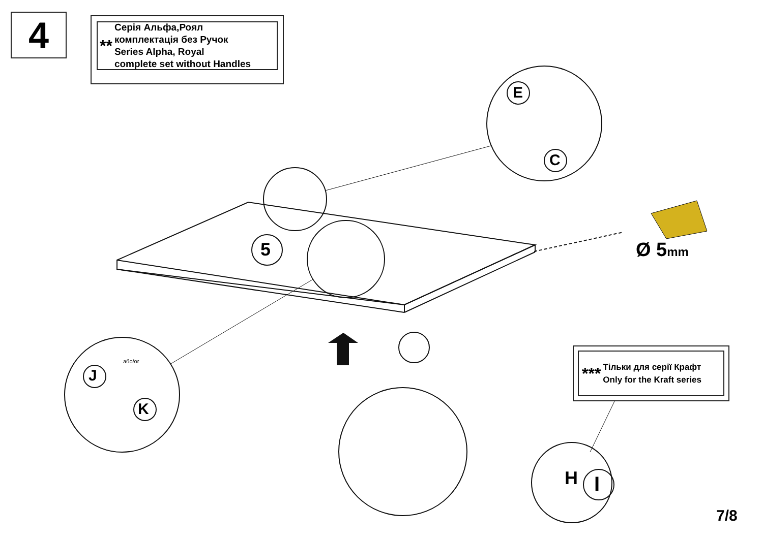4
**
Серія Альфа,Роял
комплектація без Ручок
Series Alpha, Royal
complete set without Handles
5
E
C
J
K
I
або/or
Ø 5mm
***
Тільки для серії Крафт
Only for the Kraft series
H
7/8